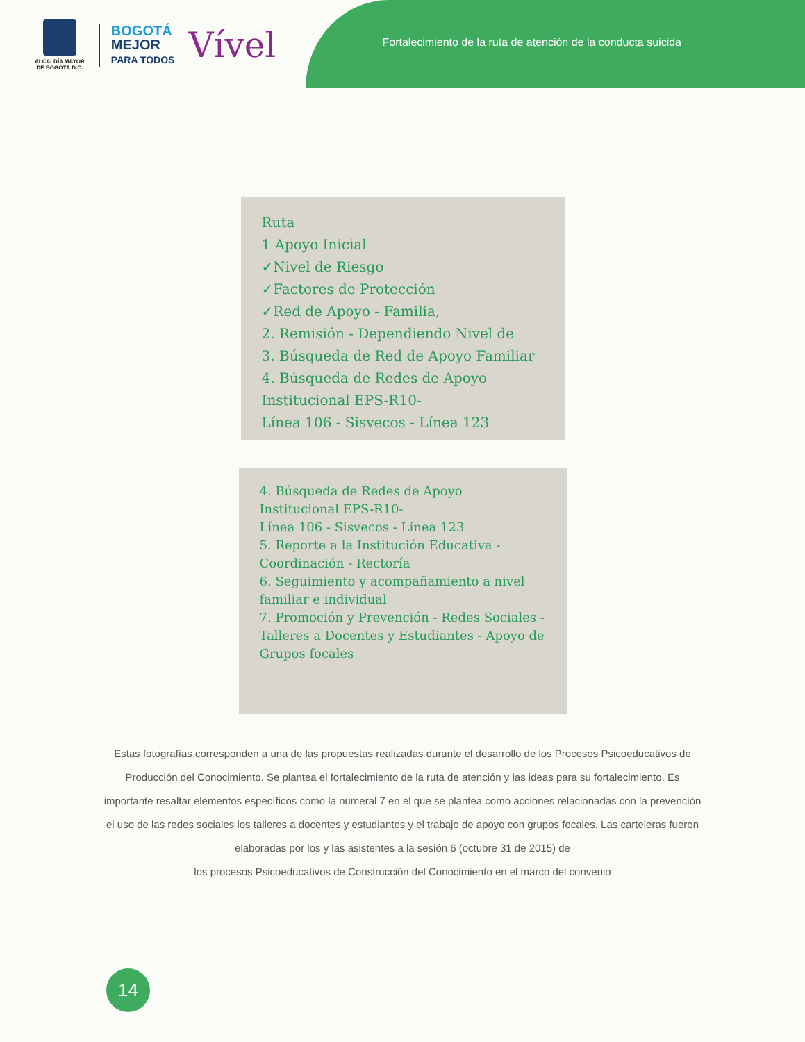ALCALDÍA MAYOR
DE BOGOTÁ D.C.
BOGOTÁ
MEJOR
PARA TODOS
Vível
Fortalecimiento de la ruta de atención de la conducta suicida
Ruta
1 Apoyo Inicial
✓Nivel de Riesgo
✓Factores de Protección
✓Red de Apoyo - Familia,
2. Remisión - Dependiendo Nivel de
3. Búsqueda de Red de Apoyo Familiar
4. Búsqueda de Redes de Apoyo Institucional EPS-R10-
Línea 106 - Sisvecos - Línea 123
4. Búsqueda de Redes de Apoyo Institucional EPS-R10-
Línea 106 - Sisvecos - Línea 123
5. Reporte a la Institución Educativa - Coordinación - Rectoría
6. Seguimiento y acompañamiento a nivel familiar e individual
7. Promoción y Prevención - Redes Sociales - Talleres a Docentes y Estudiantes - Apoyo de Grupos focales
Estas fotografías corresponden a una de las propuestas realizadas durante el desarrollo de los Procesos Psicoeducativos de Producción del Conocimiento. Se plantea el fortalecimiento de la ruta de atención y las ideas para su fortalecimiento. Es importante resaltar elementos específicos como la numeral 7 en el que se plantea como acciones relacionadas con la prevención el uso de las redes sociales los talleres a docentes y estudiantes y el trabajo de apoyo con grupos focales. Las carteleras fueron elaboradas por los y las asistentes a la sesión 6 (octubre 31 de 2015) de
los procesos Psicoeducativos de Construcción del Conocimiento en el marco del convenio
14